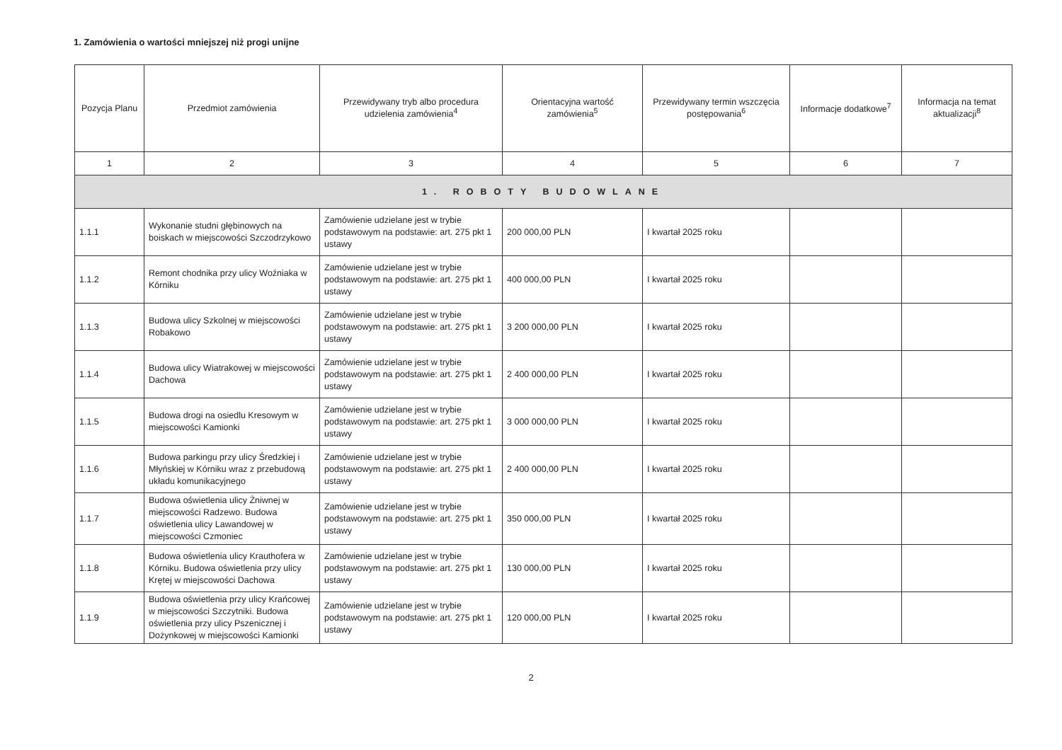1. Zamówienia o wartości mniejszej niż progi unijne
| Pozycja Planu | Przedmiot zamówienia | Przewidywany tryb albo procedura udzielenia zamówienia<sup>4</sup> | Orientacyjna wartość zamówienia<sup>5</sup> | Przewidywany termin wszczęcia postępowania<sup>6</sup> | Informacje dodatkowe<sup>7</sup> | Informacja na temat aktualizacji<sup>8</sup> |
| --- | --- | --- | --- | --- | --- | --- |
| 1 | 2 | 3 | 4 | 5 | 6 | 7 |
| 1. ROBOTY BUDOWLANE | | | | | | |
| 1.1.1 | Wykonanie studni głębinowych na boiskach w miejscowości Szczodrzykowo | Zamówienie udzielane jest w trybie podstawowym na podstawie: art. 275 pkt 1 ustawy | 200 000,00 PLN | I kwartał 2025 roku | | |
| 1.1.2 | Remont chodnika przy ulicy Woźniaka w Kórniku | Zamówienie udzielane jest w trybie podstawowym na podstawie: art. 275 pkt 1 ustawy | 400 000,00 PLN | I kwartał 2025 roku | | |
| 1.1.3 | Budowa ulicy Szkolnej w miejscowości Robakowo | Zamówienie udzielane jest w trybie podstawowym na podstawie: art. 275 pkt 1 ustawy | 3 200 000,00 PLN | I kwartał 2025 roku | | |
| 1.1.4 | Budowa ulicy Wiatrakowej w miejscowości Dachowa | Zamówienie udzielane jest w trybie podstawowym na podstawie: art. 275 pkt 1 ustawy | 2 400 000,00 PLN | I kwartał 2025 roku | | |
| 1.1.5 | Budowa drogi na osiedlu Kresowym w miejscowości Kamionki | Zamówienie udzielane jest w trybie podstawowym na podstawie: art. 275 pkt 1 ustawy | 3 000 000,00 PLN | I kwartał 2025 roku | | |
| 1.1.6 | Budowa parkingu przy ulicy Średzkiej i Młyńskiej w Kórniku wraz z przebudową układu komunikacyjnego | Zamówienie udzielane jest w trybie podstawowym na podstawie: art. 275 pkt 1 ustawy | 2 400 000,00 PLN | I kwartał 2025 roku | | |
| 1.1.7 | Budowa oświetlenia ulicy Żniwnej w miejscowości Radzewo. Budowa oświetlenia ulicy Lawandowej w miejscowości Czmoniec | Zamówienie udzielane jest w trybie podstawowym na podstawie: art. 275 pkt 1 ustawy | 350 000,00 PLN | I kwartał 2025 roku | | |
| 1.1.8 | Budowa oświetlenia ulicy Krauthofera w Kórniku. Budowa oświetlenia przy ulicy Krętej w miejscowości Dachowa | Zamówienie udzielane jest w trybie podstawowym na podstawie: art. 275 pkt 1 ustawy | 130 000,00 PLN | I kwartał 2025 roku | | |
| 1.1.9 | Budowa oświetlenia przy ulicy Krańcowej w miejscowości Szczytniki. Budowa oświetlenia przy ulicy Pszenicznej i Dożynkowej w miejscowości Kamionki | Zamówienie udzielane jest w trybie podstawowym na podstawie: art. 275 pkt 1 ustawy | 120 000,00 PLN | I kwartał 2025 roku | | |
2